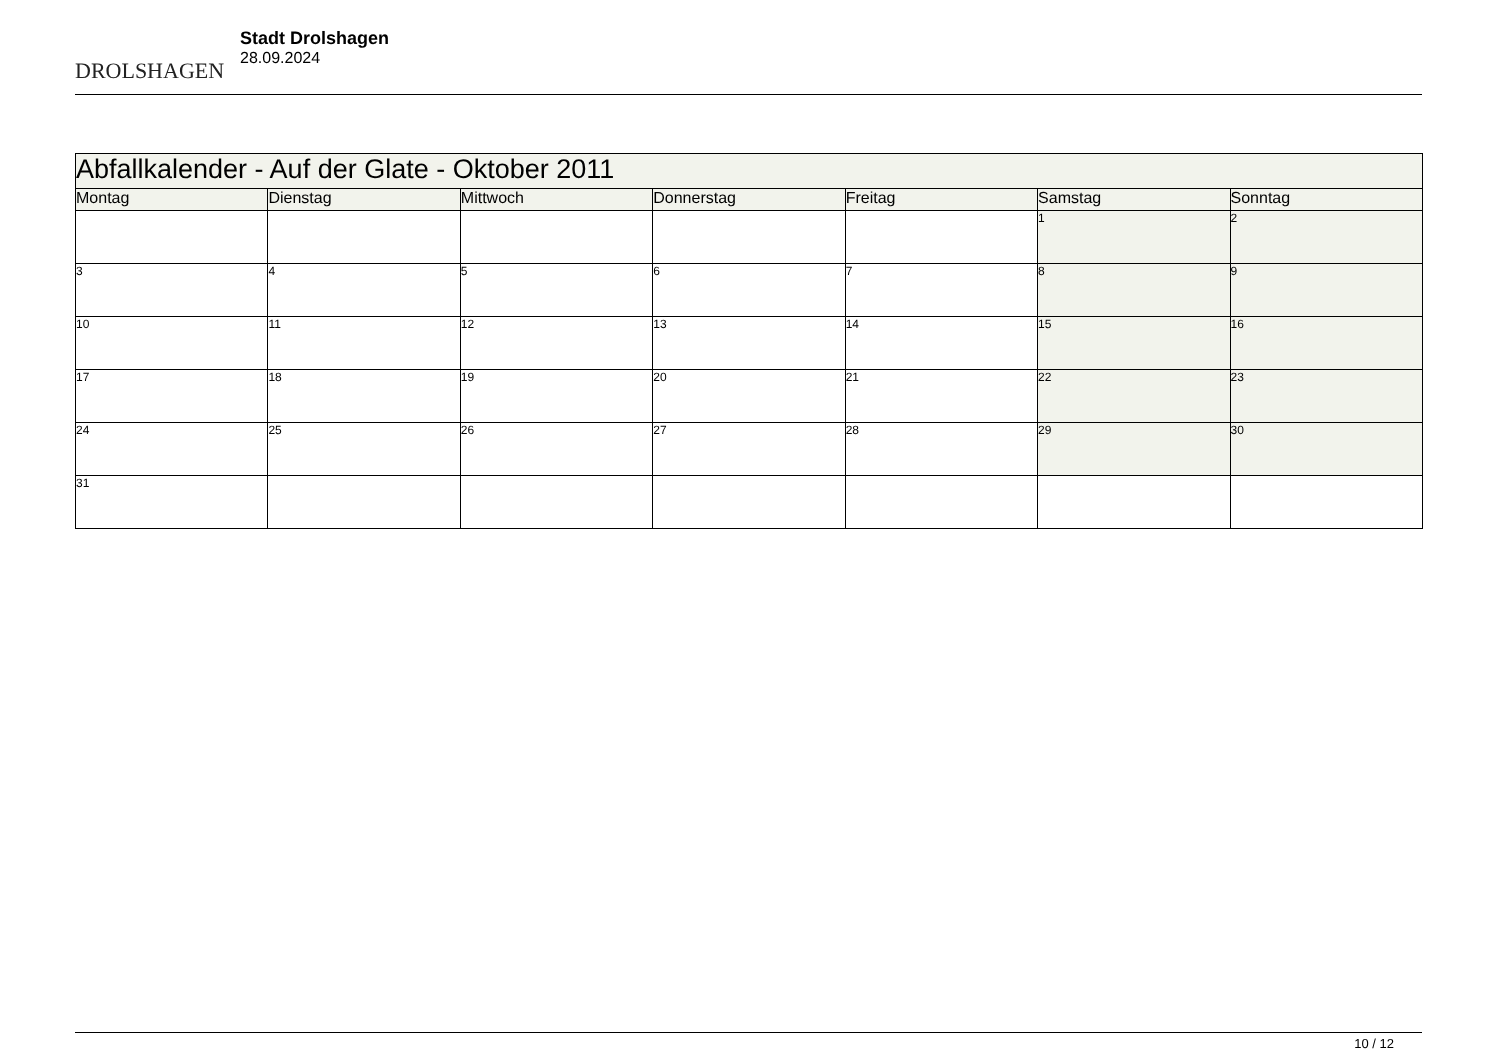DROLSHAGEN
Stadt Drolshagen
28.09.2024
| Abfallkalender - Auf der Glate - Oktober 2011 | | | | | | |
| --- | --- | --- | --- | --- | --- | --- |
| Montag | Dienstag | Mittwoch | Donnerstag | Freitag | Samstag | Sonntag |
| | | | | | 1 | 2 |
| 3 | 4 | 5 | 6 | 7 | 8 | 9 |
| 10 | 11 | 12 | 13 | 14 | 15 | 16 |
| 17 | 18 | 19 | 20 | 21 | 22 | 23 |
| 24 | 25 | 26 | 27 | 28 | 29 | 30 |
| 31 | | | | | | |
10 / 12